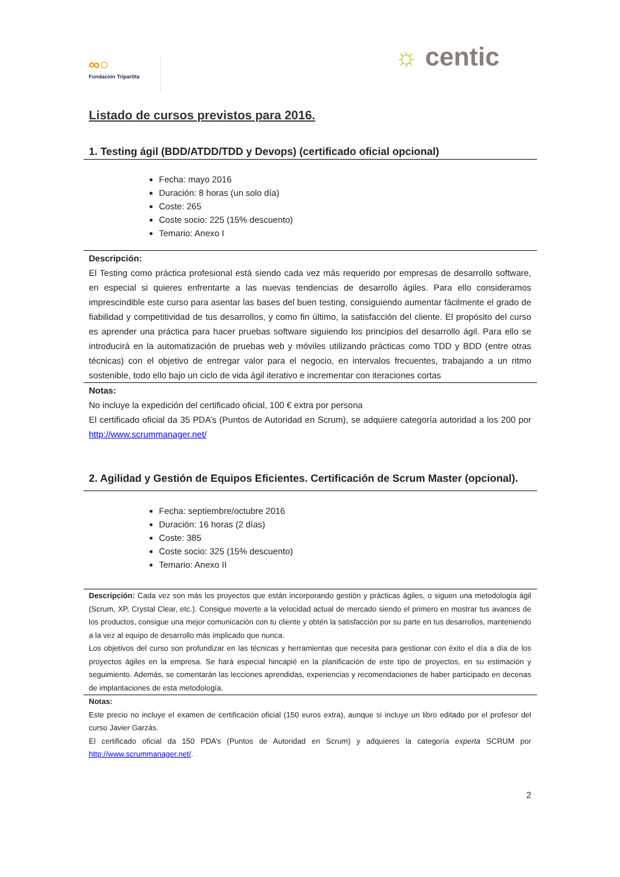∞○
Fundación Tripartita
☼ centic
Listado de cursos previstos para 2016.
1. Testing ágil (BDD/ATDD/TDD y Devops) (certificado oficial opcional)
Fecha: mayo 2016
Duración: 8 horas (un solo día)
Coste: 265
Coste socio: 225 (15% descuento)
Temario: Anexo I
Descripción:
El Testing como práctica profesional está siendo cada vez más requerido por empresas de desarrollo software, en especial si quieres enfrentarte a las nuevas tendencias de desarrollo ágiles. Para ello consideramos imprescindible este curso para asentar las bases del buen testing, consiguiendo aumentar fácilmente el grado de fiabilidad y competitividad de tus desarrollos, y como fin último, la satisfacción del cliente. El propósito del curso es aprender una práctica para hacer pruebas software siguiendo los principios del desarrollo ágil. Para ello se introducirá en la automatización de pruebas web y móviles utilizando prácticas como TDD y BDD (entre otras técnicas) con el objetivo de entregar valor para el negocio, en intervalos frecuentes, trabajando a un ritmo sostenible, todo ello bajo un ciclo de vida ágil iterativo e incrementar con iteraciones cortas
Notas:
No incluye la expedición del certificado oficial, 100 € extra por persona
El certificado oficial da 35 PDA’s (Puntos de Autoridad en Scrum), se adquiere categoría autoridad a los 200 por http://www.scrummanager.net/
2. Agilidad y Gestión de Equipos Eficientes. Certificación de Scrum Master (opcional).
Fecha: septiembre/octubre 2016
Duración: 16 horas (2 días)
Coste: 385
Coste socio: 325 (15% descuento)
Temario: Anexo II
Descripción: Cada vez son más los proyectos que están incorporando gestión y prácticas ágiles, o siguen una metodología ágil (Scrum, XP, Crystal Clear, etc.). Consigue moverte a la velocidad actual de mercado siendo el primero en mostrar tus avances de los productos, consigue una mejor comunicación con tu cliente y obtén la satisfacción por su parte en tus desarrollos, manteniendo a la vez al equipo de desarrollo más implicado que nunca.
Los objetivos del curso son profundizar en las técnicas y herramientas que necesita para gestionar con éxito el día a día de los proyectos ágiles en la empresa. Se hará especial hincapié en la planificación de este tipo de proyectos, en su estimación y seguimiento. Además, se comentarán las lecciones aprendidas, experiencias y recomendaciones de haber participado en decenas de implantaciones de esta metodología.
Notas:
Este precio no incluye el examen de certificación oficial (150 euros extra), aunque si incluye un libro editado por el profesor del curso Javier Garzás.
El certificado oficial da 150 PDA’s (Puntos de Autoridad en Scrum) y adquieres la categoría experta SCRUM por http://www.scrummanager.net/.
2